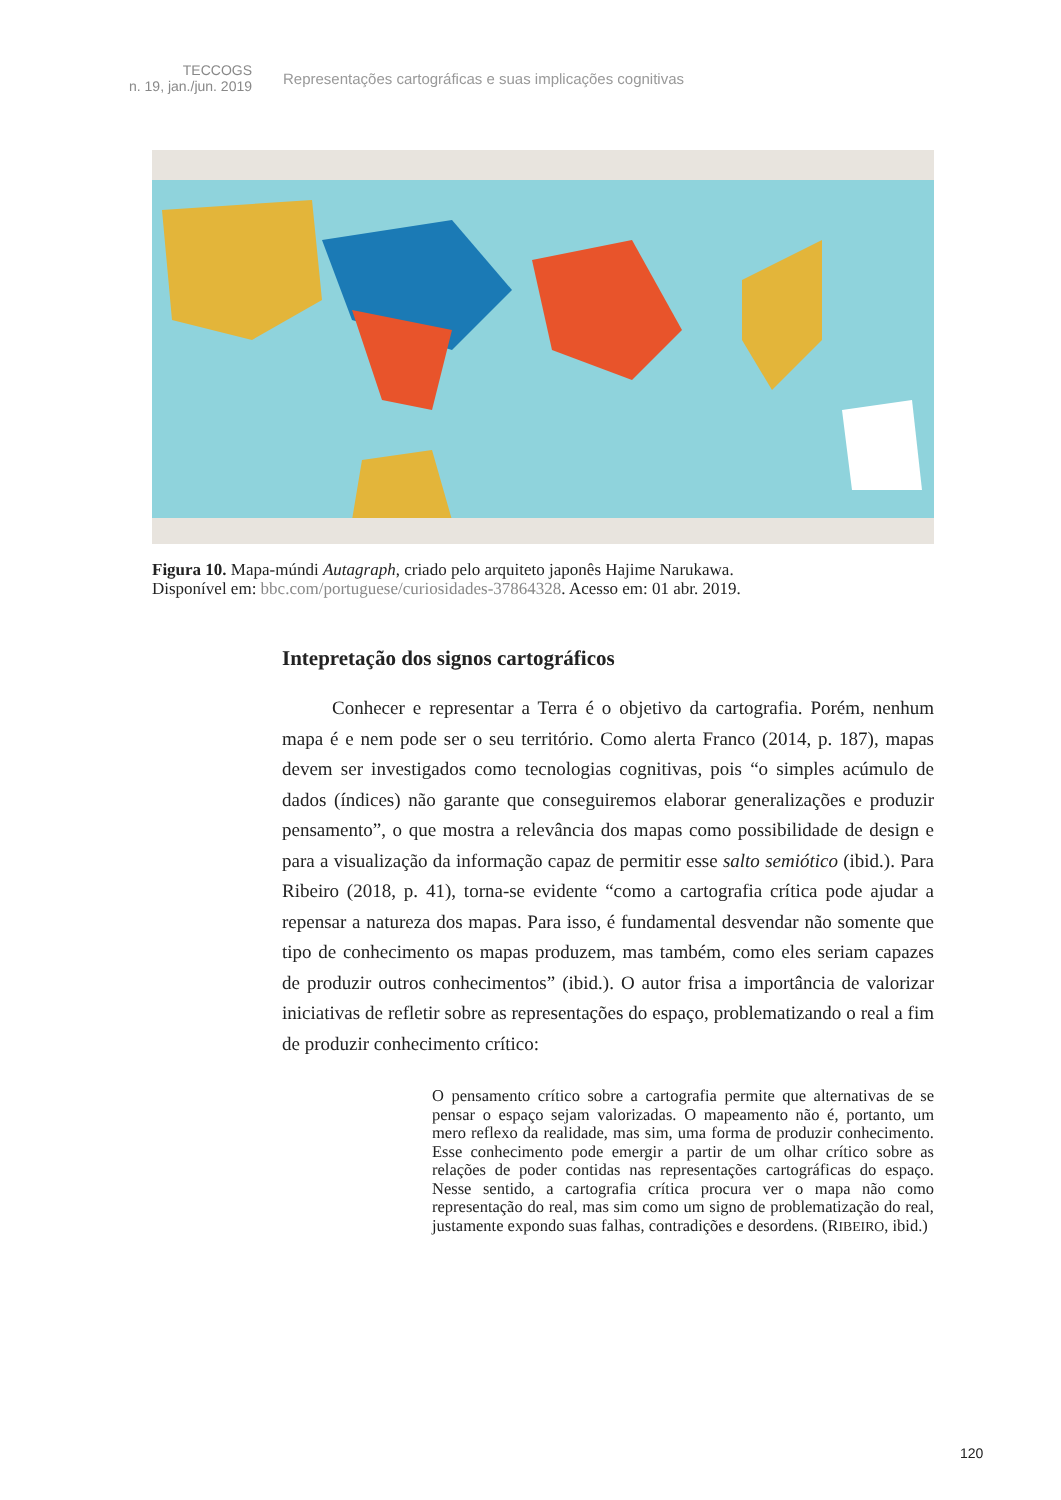TECCOGS
n. 19, jan./jun. 2019
Representações cartográficas e suas implicações cognitivas
Figura 10. Mapa-múndi Autagraph, criado pelo arquiteto japonês Hajime Narukawa.
Disponível em: bbc.com/portuguese/curiosidades-37864328. Acesso em: 01 abr. 2019.
Intepretação dos signos cartográficos
Conhecer e representar a Terra é o objetivo da cartografia. Porém, nenhum mapa é e nem pode ser o seu território. Como alerta Franco (2014, p. 187), mapas devem ser investigados como tecnologias cognitivas, pois “o simples acúmulo de dados (índices) não garante que conseguiremos elaborar generalizações e produzir pensamento”, o que mostra a relevância dos mapas como possibilidade de design e para a visualização da informação capaz de permitir esse salto semiótico (ibid.). Para Ribeiro (2018, p. 41), torna-se evidente “como a cartografia crítica pode ajudar a repensar a natureza dos mapas. Para isso, é fundamental desvendar não somente que tipo de conhecimento os mapas produzem, mas também, como eles seriam capazes de produzir outros conhecimentos” (ibid.). O autor frisa a importância de valorizar iniciativas de refletir sobre as representações do espaço, problematizando o real a fim de produzir conhecimento crítico:
O pensamento crítico sobre a cartografia permite que alternativas de se pensar o espaço sejam valorizadas. O mapeamento não é, portanto, um mero reflexo da realidade, mas sim, uma forma de produzir conhecimento. Esse conhecimento pode emergir a partir de um olhar crítico sobre as relações de poder contidas nas representações cartográficas do espaço. Nesse sentido, a cartografia crítica procura ver o mapa não como representação do real, mas sim como um signo de problematização do real, justamente expondo suas falhas, contradições e desordens. (RIBEIRO, ibid.)
120